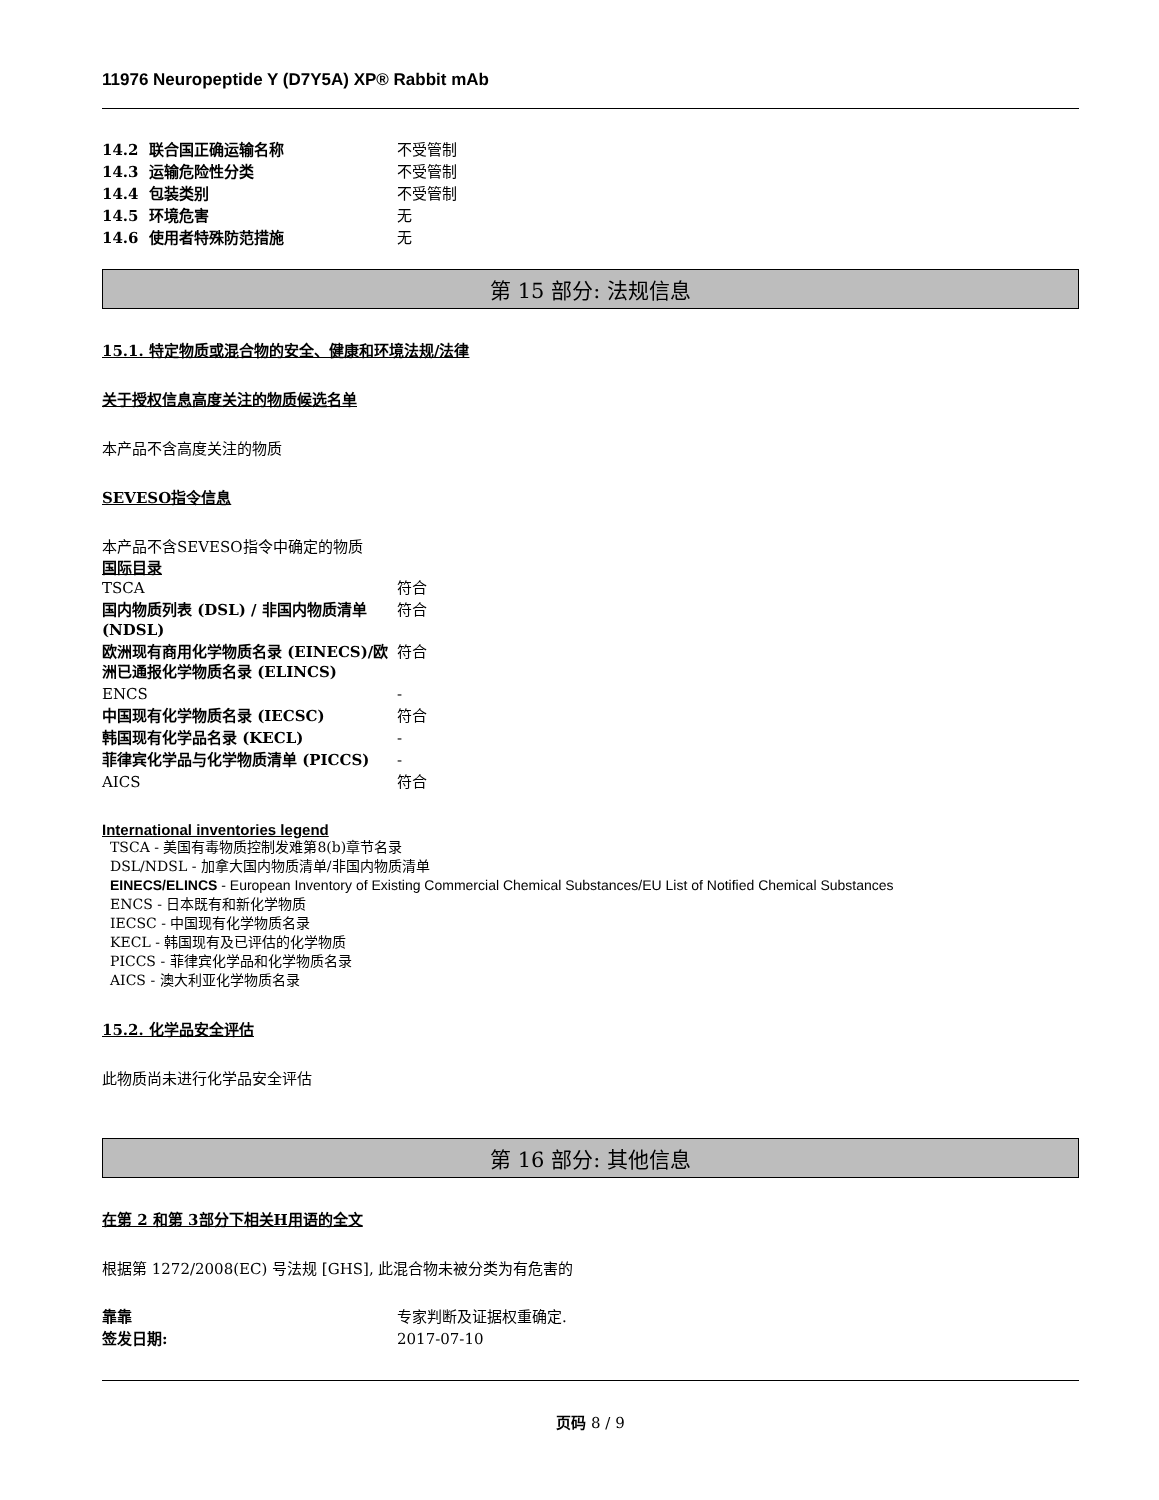11976 Neuropeptide Y (D7Y5A) XP® Rabbit mAb
| 14.2 联合国正确运输名称 | 不受管制 |
| 14.3 运输危险性分类 | 不受管制 |
| 14.4 包装类别 | 不受管制 |
| 14.5 环境危害 | 无 |
| 14.6 使用者特殊防范措施 | 无 |
第 15 部分: 法规信息
15.1. 特定物质或混合物的安全、健康和环境法规/法律
关于授权信息高度关注的物质候选名单
本产品不含高度关注的物质
SEVESO指令信息
本产品不含SEVESO指令中确定的物质
国际目录
| TSCA | 符合 |
| 国内物质列表 (DSL) / 非国内物质清单 (NDSL) | 符合 |
| 欧洲现有商用化学物质名录 (EINECS)/欧洲已通报化学物质名录 (ELINCS) | 符合 |
| ENCS | - |
| 中国现有化学物质名录 (IECSC) | 符合 |
| 韩国现有化学品名录 (KECL) | - |
| 菲律宾化学品与化学物质清单 (PICCS) | - |
| AICS | 符合 |
International inventories legend
TSCA - 美国有毒物质控制发难第8(b)章节名录
DSL/NDSL - 加拿大国内物质清单/非国内物质清单
EINECS/ELINCS - European Inventory of Existing Commercial Chemical Substances/EU List of Notified Chemical Substances
ENCS - 日本既有和新化学物质
IECSC - 中国现有化学物质名录
KECL - 韩国现有及已评估的化学物质
PICCS - 菲律宾化学品和化学物质名录
AICS - 澳大利亚化学物质名录
15.2. 化学品安全评估
此物质尚未进行化学品安全评估
第 16 部分: 其他信息
在第 2 和第 3部分下相关H用语的全文
根据第 1272/2008(EC) 号法规 [GHS], 此混合物未被分类为有危害的
| 靠靠 | 专家判断及证据权重确定. |
| 签发日期: | 2017-07-10 |
页码 8 / 9